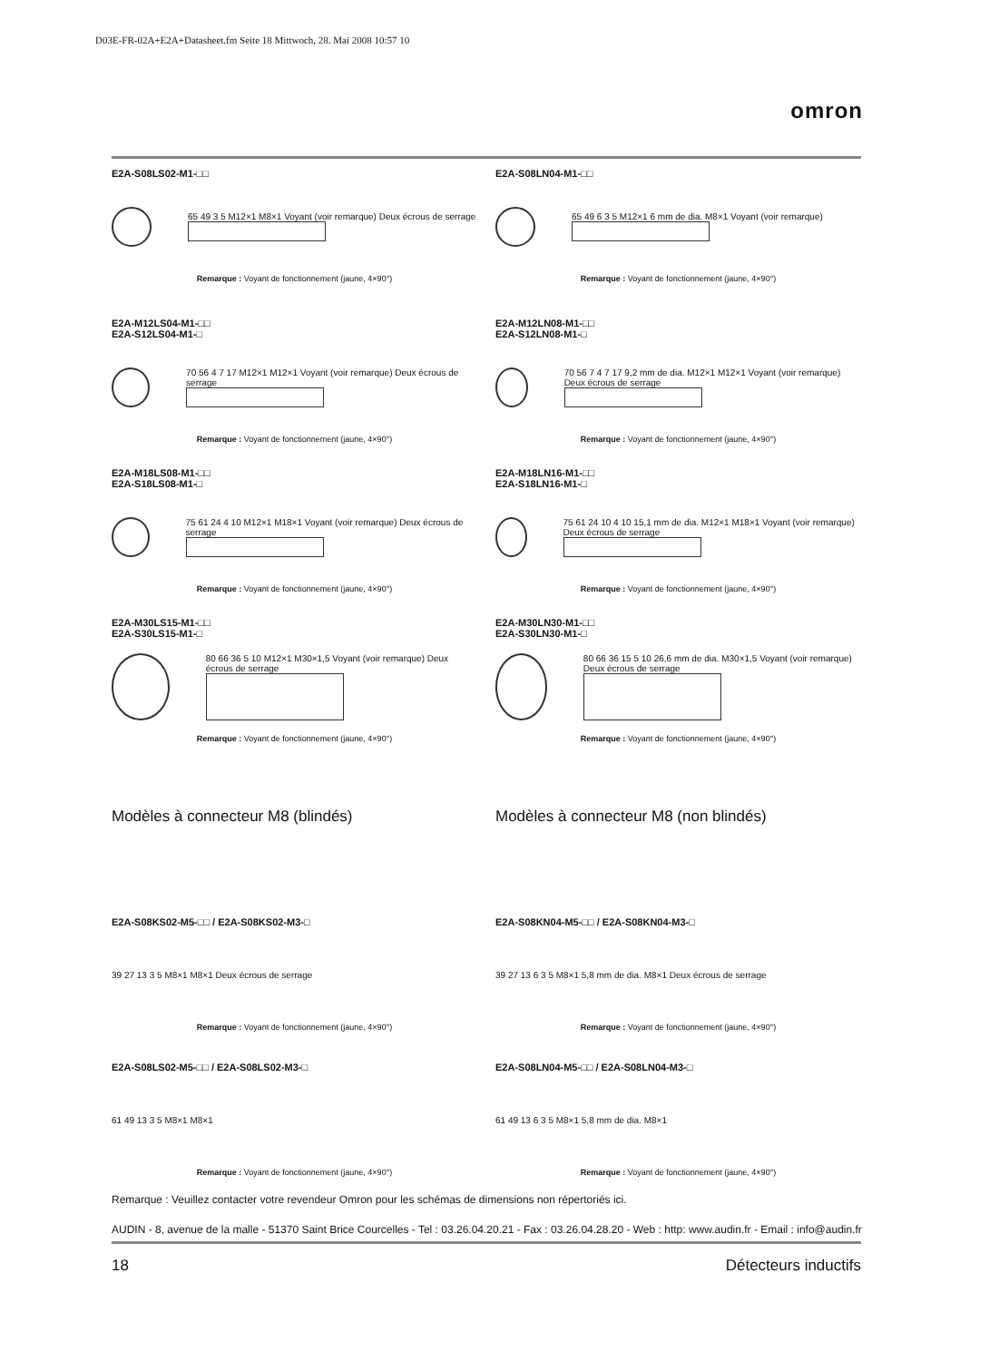D03E-FR-02A+E2A+Datasheet.fm Seite 18 Mittwoch, 28. Mai 2008 10:57 10
omron
E2A-S08LS02-M1-□□
65 49 3 5 M12×1 M8×1 Voyant (voir remarque) Deux écrous de serrage
Remarque : Voyant de fonctionnement (jaune, 4×90°)
E2A-S08LN04-M1-□□
65 49 6 3 5 M12×1 6 mm de dia. M8×1 Voyant (voir remarque)
Remarque : Voyant de fonctionnement (jaune, 4×90°)
E2A-M12LS04-M1-□□
E2A-S12LS04-M1-□
70 56 4 7 17 M12×1 M12×1 Voyant (voir remarque) Deux écrous de serrage
Remarque : Voyant de fonctionnement (jaune, 4×90°)
E2A-M12LN08-M1-□□
E2A-S12LN08-M1-□
70 56 7 4 7 17 9,2 mm de dia. M12×1 M12×1 Voyant (voir remarque) Deux écrous de serrage
Remarque : Voyant de fonctionnement (jaune, 4×90°)
E2A-M18LS08-M1-□□
E2A-S18LS08-M1-□
75 61 24 4 10 M12×1 M18×1 Voyant (voir remarque) Deux écrous de serrage
Remarque : Voyant de fonctionnement (jaune, 4×90°)
E2A-M18LN16-M1-□□
E2A-S18LN16-M1-□
75 61 24 10 4 10 15,1 mm de dia. M12×1 M18×1 Voyant (voir remarque) Deux écrous de serrage
Remarque : Voyant de fonctionnement (jaune, 4×90°)
E2A-M30LS15-M1-□□
E2A-S30LS15-M1-□
80 66 36 5 10 M12×1 M30×1,5 Voyant (voir remarque) Deux écrous de serrage
Remarque : Voyant de fonctionnement (jaune, 4×90°)
E2A-M30LN30-M1-□□
E2A-S30LN30-M1-□
80 66 36 15 5 10 26,6 mm de dia. M30×1,5 Voyant (voir remarque) Deux écrous de serrage
Remarque : Voyant de fonctionnement (jaune, 4×90°)
Modèles à connecteur M8 (blindés)
Modèles à connecteur M8 (non blindés)
E2A-S08KS02-M5-□□ / E2A-S08KS02-M3-□
39 27 13 3 5 M8×1 M8×1 Deux écrous de serrage
Remarque : Voyant de fonctionnement (jaune, 4×90°)
E2A-S08KN04-M5-□□ / E2A-S08KN04-M3-□
39 27 13 6 3 5 M8×1 5,8 mm de dia. M8×1 Deux écrous de serrage
Remarque : Voyant de fonctionnement (jaune, 4×90°)
E2A-S08LS02-M5-□□ / E2A-S08LS02-M3-□
61 49 13 3 5 M8×1 M8×1
Remarque : Voyant de fonctionnement (jaune, 4×90°)
E2A-S08LN04-M5-□□ / E2A-S08LN04-M3-□
61 49 13 6 3 5 M8×1 5,8 mm de dia. M8×1
Remarque : Voyant de fonctionnement (jaune, 4×90°)
Remarque : Veuillez contacter votre revendeur Omron pour les schémas de dimensions non répertoriés ici.
AUDIN - 8, avenue de la malle - 51370 Saint Brice Courcelles - Tel : 03.26.04.20.21 - Fax : 03.26.04.28.20 - Web : http: www.audin.fr - Email : info@audin.fr
18 Détecteurs inductifs